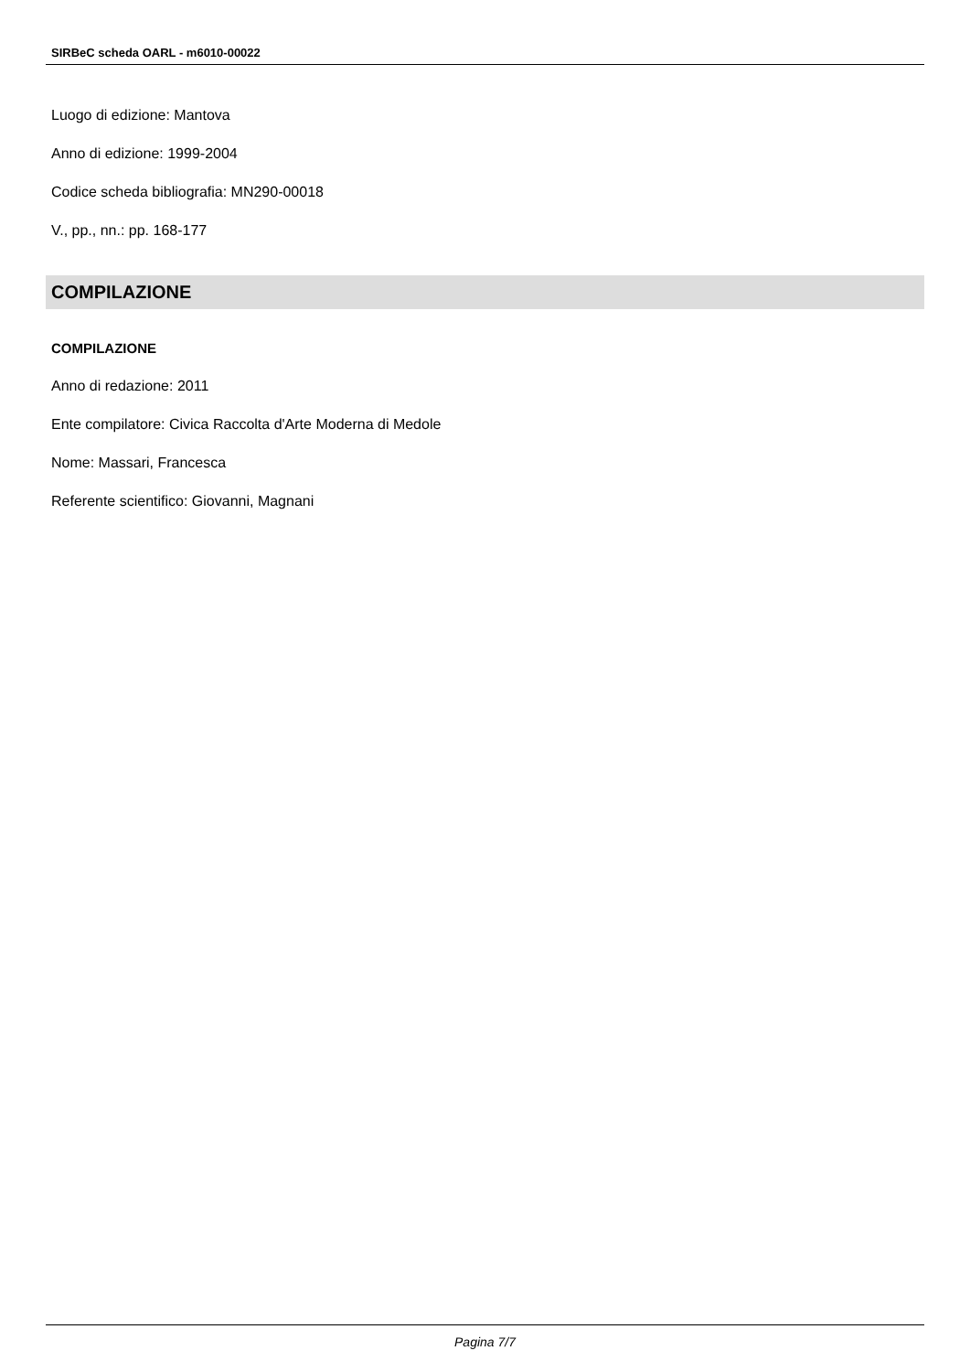SIRBeC scheda OARL - m6010-00022
Luogo di edizione: Mantova
Anno di edizione: 1999-2004
Codice scheda bibliografia: MN290-00018
V., pp., nn.: pp. 168-177
COMPILAZIONE
COMPILAZIONE
Anno di redazione: 2011
Ente compilatore: Civica Raccolta d'Arte Moderna di Medole
Nome: Massari, Francesca
Referente scientifico: Giovanni, Magnani
Pagina 7/7